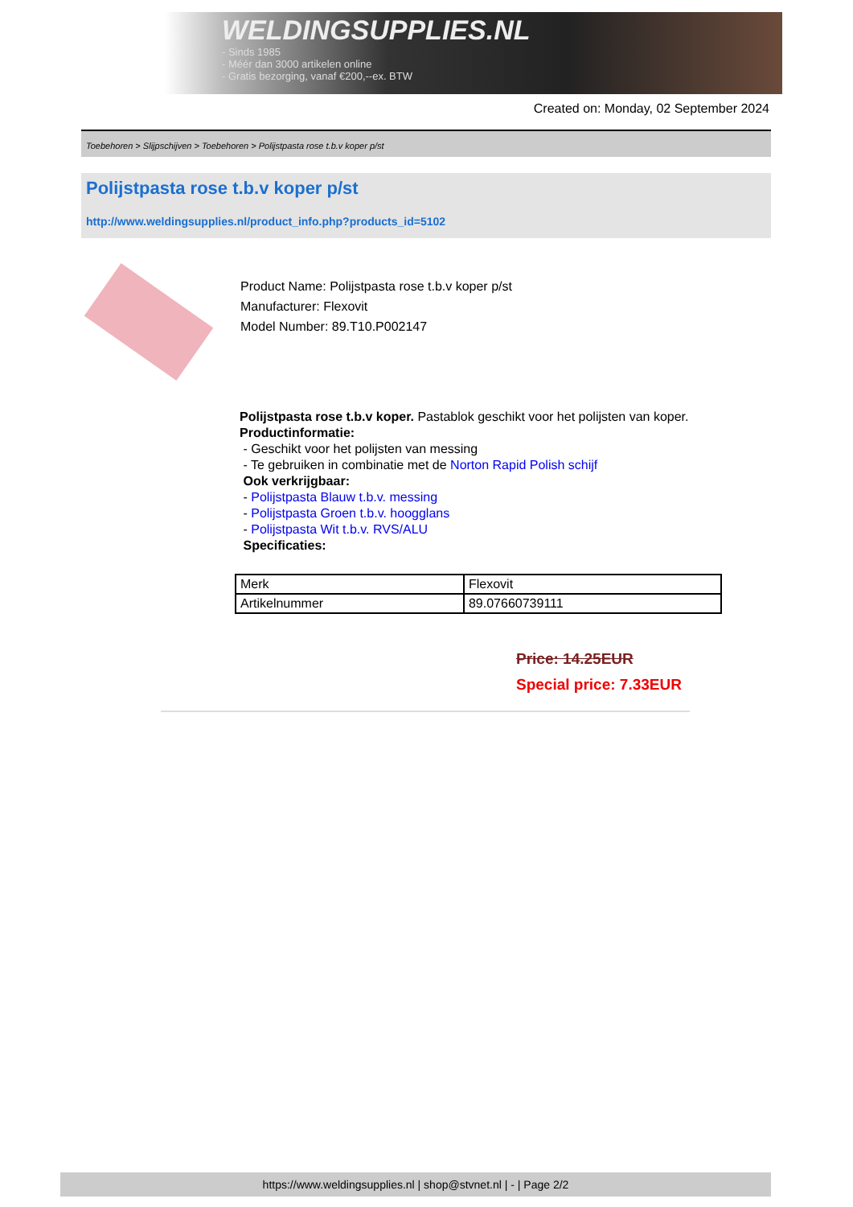WELDINGSUPPLIES.NL
- Sinds 1985
- Méér dan 3000 artikelen online
- Gratis bezorging, vanaf €200,--ex. BTW
Created on: Monday, 02 September 2024
Toebehoren > Slijpschijven > Toebehoren > Polijstpasta rose t.b.v koper p/st
Polijstpasta rose t.b.v koper p/st
http://www.weldingsupplies.nl/product_info.php?products_id=5102
Product Name: Polijstpasta rose t.b.v koper p/st
Manufacturer: Flexovit
Model Number: 89.T10.P002147
Polijstpasta rose t.b.v koper. Pastablok geschikt voor het polijsten van koper.
Productinformatie:
- Geschikt voor het polijsten van messing
- Te gebruiken in combinatie met de Norton Rapid Polish schijf
Ook verkrijgbaar:
- Polijstpasta Blauw t.b.v. messing
- Polijstpasta Groen t.b.v. hoogglans
- Polijstpasta Wit t.b.v. RVS/ALU
Specificaties:
| Merk | Flexovit |
| Artikelnummer | 89.07660739111 |
Price: 14.25EUR
Special price: 7.33EUR
https://www.weldingsupplies.nl | shop@stvnet.nl | - | Page 2/2